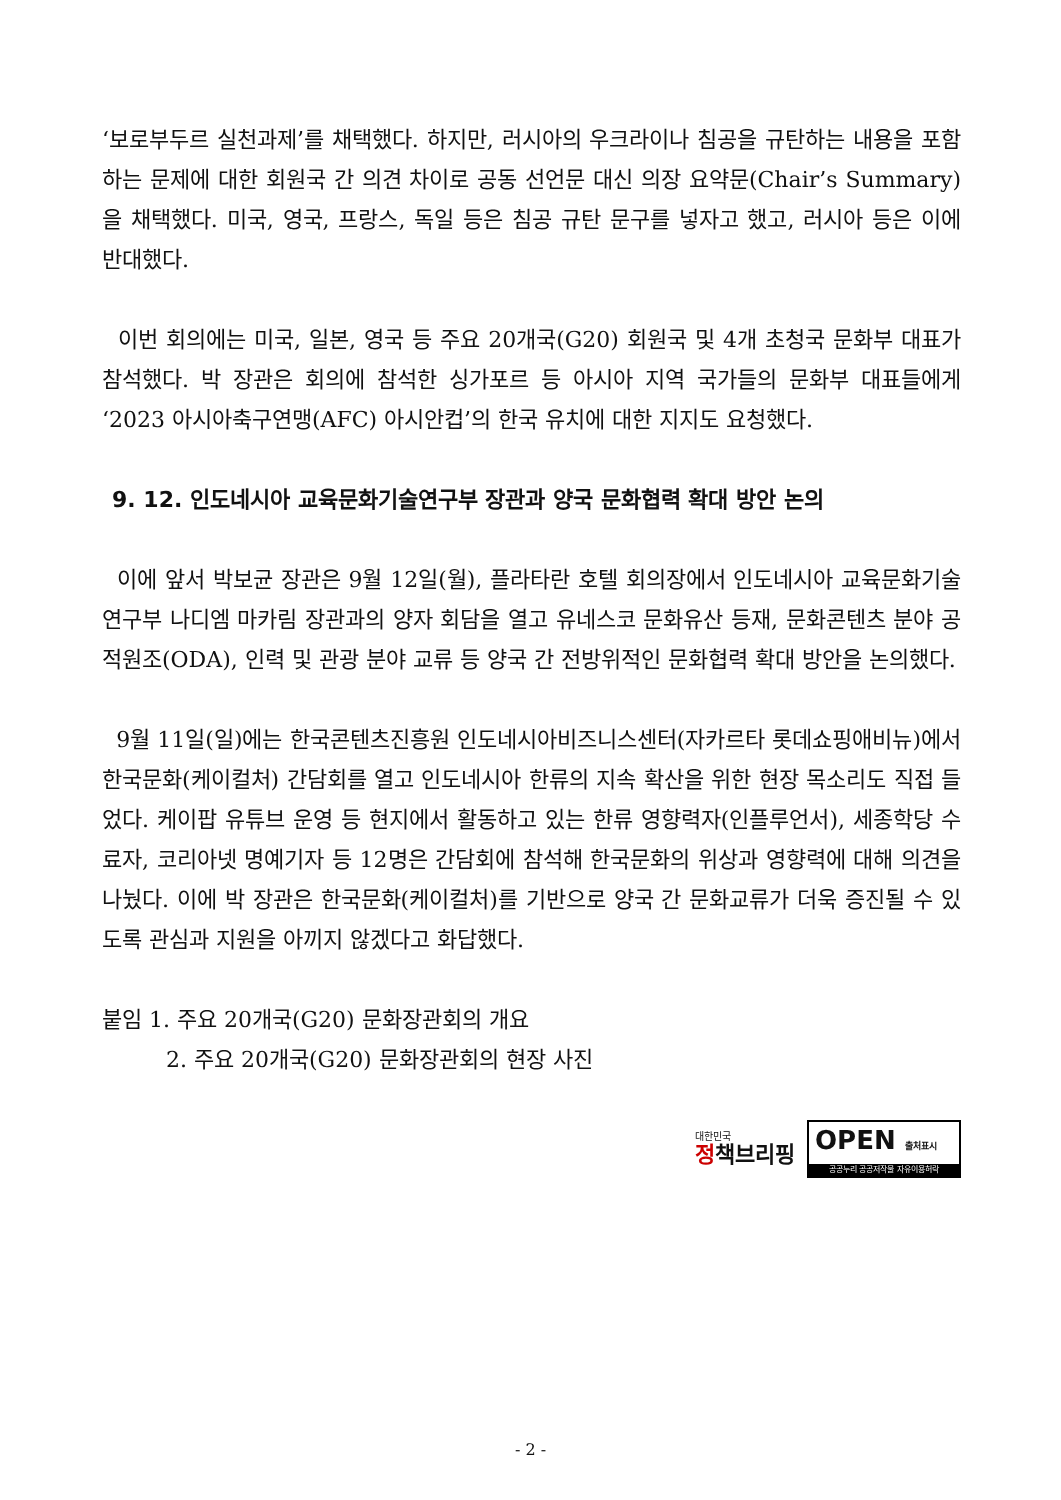‘보로부두르 실천과제’를 채택했다. 하지만, 러시아의 우크라이나 침공을 규탄하는 내용을 포함하는 문제에 대한 회원국 간 의견 차이로 공동 선언문 대신 의장 요약문(Chair’s Summary)을 채택했다. 미국, 영국, 프랑스, 독일 등은 침공 규탄 문구를 넣자고 했고, 러시아 등은 이에 반대했다.
이번 회의에는 미국, 일본, 영국 등 주요 20개국(G20) 회원국 및 4개 초청국 문화부 대표가 참석했다. 박 장관은 회의에 참석한 싱가포르 등 아시아 지역 국가들의 문화부 대표들에게 ‘2023 아시아축구연맹(AFC) 아시안컵’의 한국 유치에 대한 지지도 요청했다.
9. 12. 인도네시아 교육문화기술연구부 장관과 양국 문화협력 확대 방안 논의
이에 앞서 박보균 장관은 9월 12일(월), 플라타란 호텔 회의장에서 인도네시아 교육문화기술연구부 나디엠 마카림 장관과의 양자 회담을 열고 유네스코 문화유산 등재, 문화콘텐츠 분야 공적원조(ODA), 인력 및 관광 분야 교류 등 양국 간 전방위적인 문화협력 확대 방안을 논의했다.
9월 11일(일)에는 한국콘텐츠진흥원 인도네시아비즈니스센터(자카르타 롯데쇼핑애비뉴)에서 한국문화(케이컬처) 간담회를 열고 인도네시아 한류의 지속 확산을 위한 현장 목소리도 직접 들었다. 케이팝 유튜브 운영 등 현지에서 활동하고 있는 한류 영향력자(인플루언서), 세종학당 수료자, 코리아넷 명예기자 등 12명은 간담회에 참석해 한국문화의 위상과 영향력에 대해 의견을 나눴다. 이에 박 장관은 한국문화(케이컬처)를 기반으로 양국 간 문화교류가 더욱 증진될 수 있도록 관심과 지원을 아끼지 않겠다고 화답했다.
붙임 1. 주요 20개국(G20) 문화장관회의 개요
2. 주요 20개국(G20) 문화장관회의 현장 사진
대한민국
정책브리핑
OPEN 출처표시
공공누리 공공저작물 자유이용허락
- 2 -